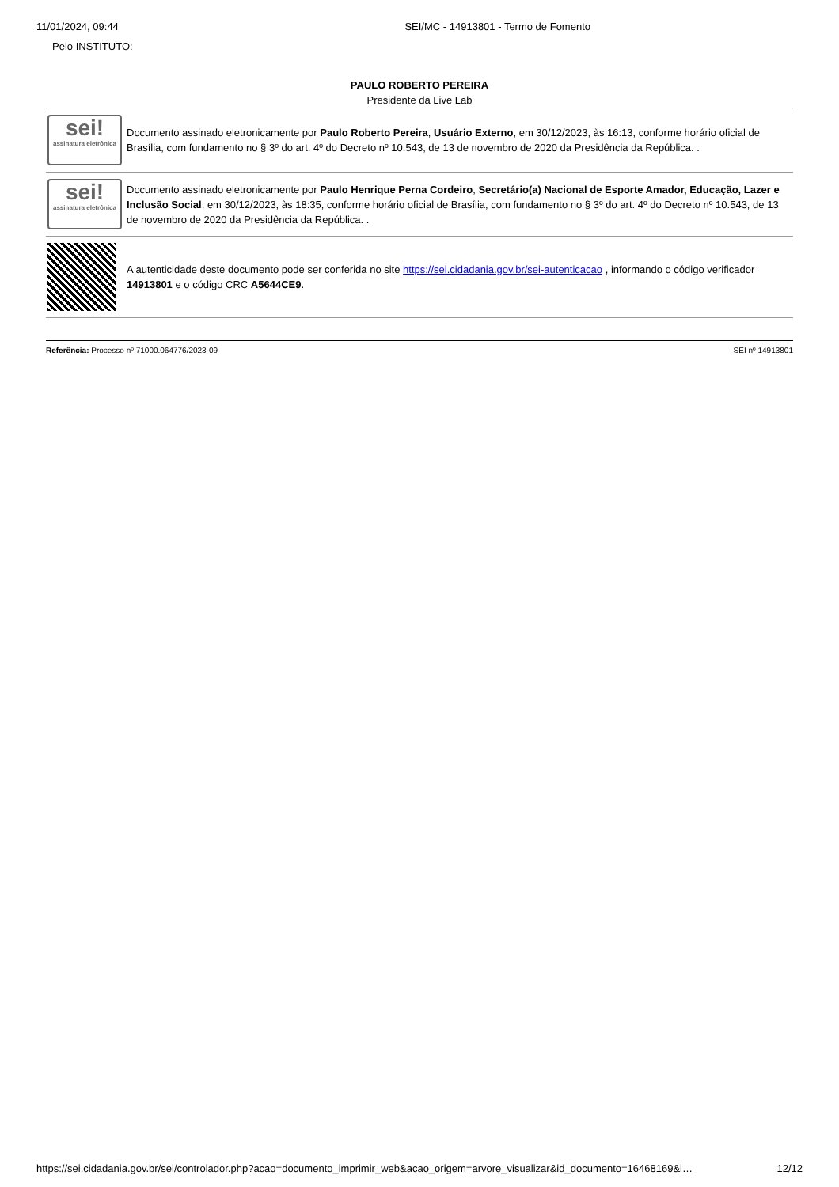11/01/2024, 09:44 SEI/MC - 14913801 - Termo de Fomento
Pelo INSTITUTO:
PAULO ROBERTO PEREIRA
Presidente da Live Lab
| sei! assinatura eletrônica | Documento assinado eletronicamente por Paulo Roberto Pereira , Usuário Externo , em 30/12/2023, às 16:13, conforme horário oficial de Brasília, com fundamento no § 3º do art. 4º do Decreto nº 10.543, de 13 de novembro de 2020 da Presidência da República. . |
| sei! assinatura eletrônica | Documento assinado eletronicamente por Paulo Henrique Perna Cordeiro , Secretário(a) Nacional de Esporte Amador, Educação, Lazer e Inclusão Social , em 30/12/2023, às 18:35, conforme horário oficial de Brasília, com fundamento no § 3º do art. 4º do Decreto nº 10.543, de 13 de novembro de 2020 da Presidência da República. . |
| | A autenticidade deste documento pode ser conferida no site https://sei.cidadania.gov.br/sei-autenticacao , informando o código verificador 14913801 e o código CRC A5644CE9 . |
Referência: Processo nº 71000.064776/2023-09 SEI nº 14913801
https://sei.cidadania.gov.br/sei/controlador.php?acao=documento_imprimir_web&acao_origem=arvore_visualizar&id_documento=16468169&i… 12/12